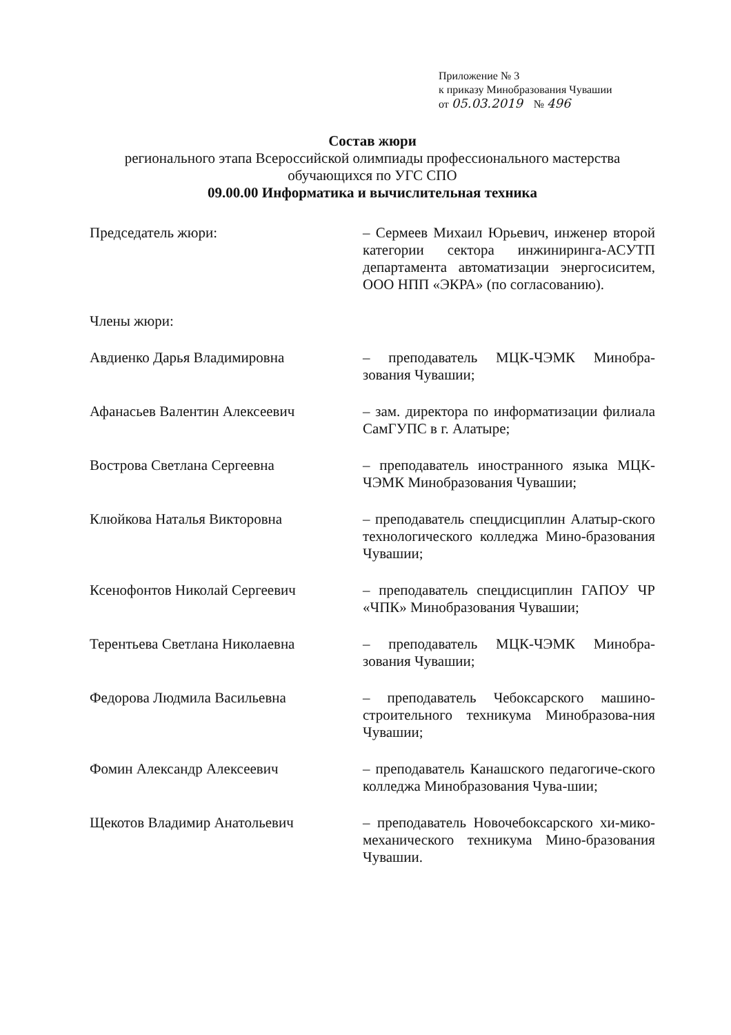Приложение № 3
к приказу Минобразования Чувашии
от 05.03.2019 № 496
Состав жюри
регионального этапа Всероссийской олимпиады профессионального мастерства обучающихся по УГС СПО
09.00.00 Информатика и вычислительная техника
Председатель жюри: – Сермеев Михаил Юрьевич, инженер второй категории сектора инжиниринга-АСУТП департамента автоматизации энергосиситем, ООО НПП «ЭКРА» (по согласованию).
Члены жюри:
Авдиенко Дарья Владимировна – преподаватель МЦК-ЧЭМК Минобра-зования Чувашии;
Афанасьев Валентин Алексеевич – зам. директора по информатизации филиала СамГУПС в г. Алатыре;
Вострова Светлана Сергеевна – преподаватель иностранного языка МЦК-ЧЭМК Минобразования Чувашии;
Клюйкова Наталья Викторовна – преподаватель спецдисциплин Алатыр-ского технологического колледжа Мино-бразования Чувашии;
Ксенофонтов Николай Сергеевич – преподаватель спецдисциплин ГАПОУ ЧР «ЧПК» Минобразования Чувашии;
Терентьева Светлана Николаевна – преподаватель МЦК-ЧЭМК Минобра-зования Чувашии;
Федорова Людмила Васильевна – преподаватель Чебоксарского машино-строительного техникума Минобразова-ния Чувашии;
Фомин Александр Алексеевич – преподаватель Канашского педагогиче-ского колледжа Минобразования Чува-шии;
Щекотов Владимир Анатольевич – преподаватель Новочебоксарского хи-мико-механического техникума Мино-бразования Чувашии.